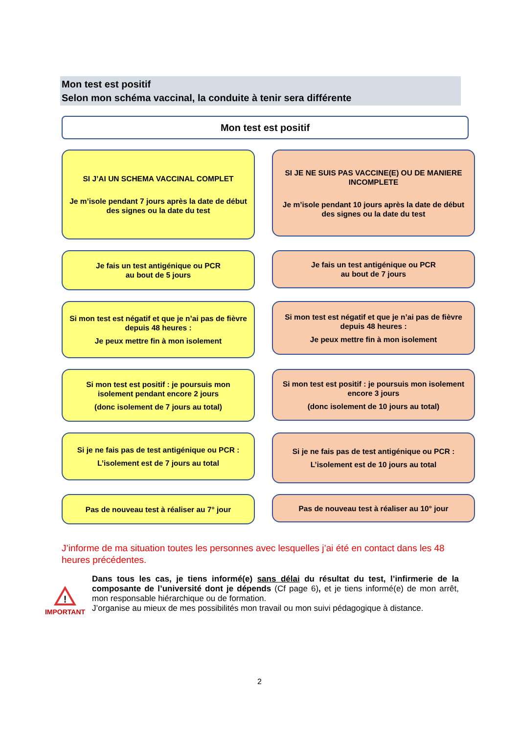Mon test est positif
Selon mon schéma vaccinal, la conduite à tenir sera différente
Mon test est positif
SI J’AI UN SCHEMA VACCINAL COMPLET
Je m’isole pendant 7 jours après la date de début des signes ou la date du test
SI JE NE SUIS PAS VACCINE(E) OU DE MANIERE INCOMPLETE
Je m’isole pendant 10 jours après la date de début des signes ou la date du test
Je fais un test antigénique ou PCR
au bout de 5 jours
Je fais un test antigénique ou PCR
au bout de 7 jours
Si mon test est négatif et que je n’ai pas de fièvre depuis 48 heures :
Je peux mettre fin à mon isolement
Si mon test est négatif et que je n’ai pas de fièvre depuis 48 heures :
Je peux mettre fin à mon isolement
Si mon test est positif : je poursuis mon isolement pendant encore 2 jours
(donc isolement de 7 jours au total)
Si mon test est positif : je poursuis mon isolement encore 3 jours
(donc isolement de 10 jours au total)
Si je ne fais pas de test antigénique ou PCR :
L’isolement est de 7 jours au total
Si je ne fais pas de test antigénique ou PCR :
L’isolement est de 10 jours au total
Pas de nouveau test à réaliser au 7° jour
Pas de nouveau test à réaliser au 10° jour
J’informe de ma situation toutes les personnes avec lesquelles j’ai été en contact dans les 48 heures précédentes.
!
IMPORTANT
Dans tous les cas, je tiens informé(e) sans délai du résultat du test, l’infirmerie de la composante de l’université dont je dépends (Cf page 6), et je tiens informé(e) de mon arrêt, mon responsable hiérarchique ou de formation.
J’organise au mieux de mes possibilités mon travail ou mon suivi pédagogique à distance.
2